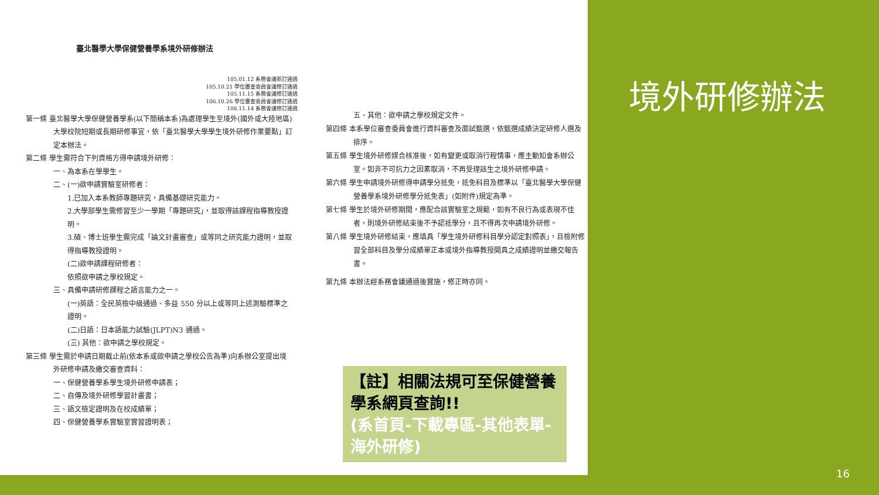臺北醫學大學保健營養學系境外研修辦法
105.01.12 系務會議新訂通過
105.10.21 學位審查委員會議修訂通過
105.11.15 系務會議修訂通過
106.10.26 學位審查委員會議修訂通過
106.11.14 系務會議修訂通過
第一條 臺北醫學大學保健營養學系(以下簡稱本系)為處理學生至境外(國外或大陸地區)大學校院短期或長期研修事宜，依「臺北醫學大學學生境外研修作業要點」訂定本辦法。
第二條 學生需符合下列資格方得申請境外研修：
一、為本系在學學生。
二、(一)欲申請實驗室研修者：
1.已加入本系教師專題研究，具備基礎研究能力。
2.大學部學生需修習至少一學期「專題研究」，並取得該課程指導教授證明。
3.碩、博士班學生需完成「論文計畫審查」或等同之研究能力證明，並取得指導教授證明。
(二)欲申請課程研修者：
依照欲申請之學校規定。
三、具備申請研修課程之語言能力之一。
(一)英語：全民英檢中級通過、多益 550 分以上或等同上述測驗標準之證明。
(二)日語：日本語能力試驗(JLPT)N3 通過。
(三) 其他：欲申請之學校規定。
第三條 學生需於申請日期截止前(依本系或欲申請之學校公告為準)向系辦公室提出境外研修申請及繳交審查資料：
一、保健營養學系學生境外研修申請表；
二、自傳及境外研修學習計畫書；
三、語文檢定證明及在校成績單；
四、保健營養學系實驗室實習證明表；
五、其他：欲申請之學校規定文件。
第四條 本系學位審查委員會進行資料審查及面試甄選，依甄選成績決定研修人選及排序。
第五條 學生境外研修媒合核准後，如有變更或取消行程情事，應主動知會系辦公室。如非不可抗力之因素取消，不再受理該生之境外研修申請。
第六條 學生申請境外研修得申請學分抵免，抵免科目及標準以「臺北醫學大學保健營養學系境外研修學分抵免表」(如附件)規定為準。
第七條 學生於境外研修期間，應配合該實驗室之規範，如有不良行為或表現不佳者，則境外研修結束後不予認抵學分，且不得再次申請境外研修。
第八條 學生境外研修結束，應填具「學生境外研修科目學分認定對照表」，且檢附修習全部科目及學分成績單正本或境外指導教授開具之成績證明並繳交報告書。
第九條 本辦法經系務會議通過後實施，修正時亦同。
境外研修辦法
【註】相關法規可至保健營養學系網頁查詢!!
(系首頁-下載專區-其他表單-海外研修)
16